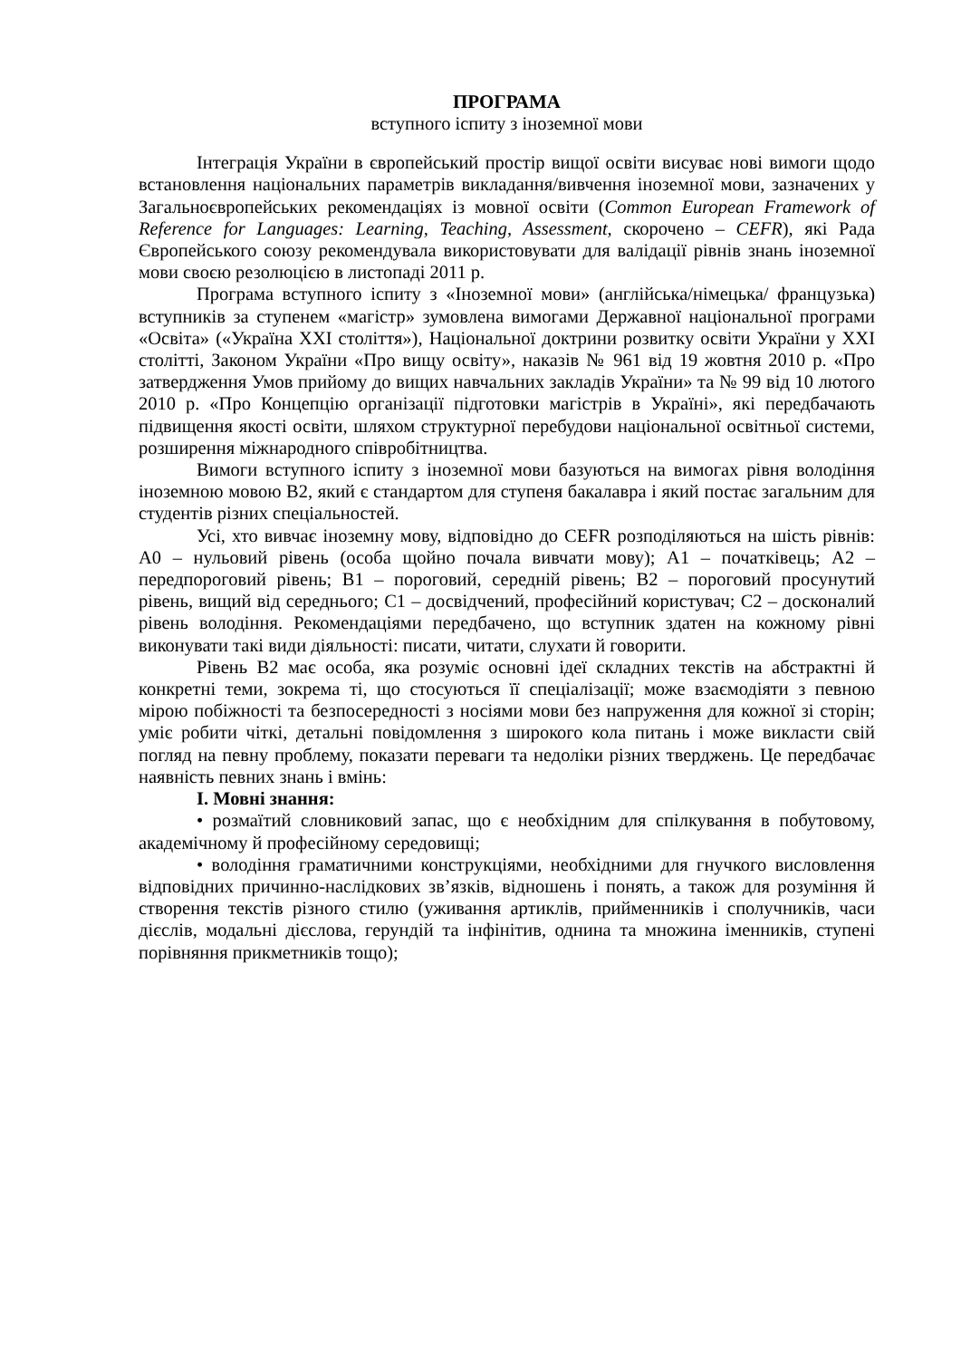ПРОГРАМА
вступного іспиту з іноземної мови
Інтеграція України в європейський простір вищої освіти висуває нові вимоги щодо встановлення національних параметрів викладання/вивчення іноземної мови, зазначених у Загальноєвропейських рекомендаціях із мовної освіти (Common European Framework of Reference for Languages: Learning, Teaching, Assessment, скорочено – CEFR), які Рада Європейського союзу рекомендувала використовувати для валідації рівнів знань іноземної мови своєю резолюцією в листопаді 2011 р.
Програма вступного іспиту з «Іноземної мови» (англійська/німецька/ французька) вступників за ступенем «магістр» зумовлена вимогами Державної національної програми «Освіта» («Україна XXI століття»), Національної доктрини розвитку освіти України у XXI столітті, Законом України «Про вищу освіту», наказів № 961 від 19 жовтня 2010 р. «Про затвердження Умов прийому до вищих навчальних закладів України» та № 99 від 10 лютого 2010 р. «Про Концепцію організації підготовки магістрів в Україні», які передбачають підвищення якості освіти, шляхом структурної перебудови національної освітньої системи, розширення міжнародного співробітництва.
Вимоги вступного іспиту з іноземної мови базуються на вимогах рівня володіння іноземною мовою B2, який є стандартом для ступеня бакалавра і який постає загальним для студентів різних спеціальностей.
Усі, хто вивчає іноземну мову, відповідно до CEFR розподіляються на шість рівнів: A0 – нульовий рівень (особа щойно почала вивчати мову); A1 – початківець; A2 – передпороговий рівень; B1 – пороговий, середній рівень; B2 – пороговий просунутий рівень, вищий від середнього; C1 – досвідчений, професійний користувач; C2 – досконалий рівень володіння. Рекомендаціями передбачено, що вступник здатен на кожному рівні виконувати такі види діяльності: писати, читати, слухати й говорити.
Рівень B2 має особа, яка розуміє основні ідеї складних текстів на абстрактні й конкретні теми, зокрема ті, що стосуються її спеціалізації; може взаємодіяти з певною мірою побіжності та безпосередності з носіями мови без напруження для кожної зі сторін; уміє робити чіткі, детальні повідомлення з широкого кола питань і може викласти свій погляд на певну проблему, показати переваги та недоліки різних тверджень. Це передбачає наявність певних знань і вмінь:
I. Мовні знання:
• розмаїтий словниковий запас, що є необхідним для спілкування в побутовому, академічному й професійному середовищі;
• володіння граматичними конструкціями, необхідними для гнучкого висловлення відповідних причинно-наслідкових зв’язків, відношень і понять, а також для розуміння й створення текстів різного стилю (уживання артиклів, прийменників і сполучників, часи дієслів, модальні дієслова, герундій та інфінітив, однина та множина іменників, ступені порівняння прикметників тощо);